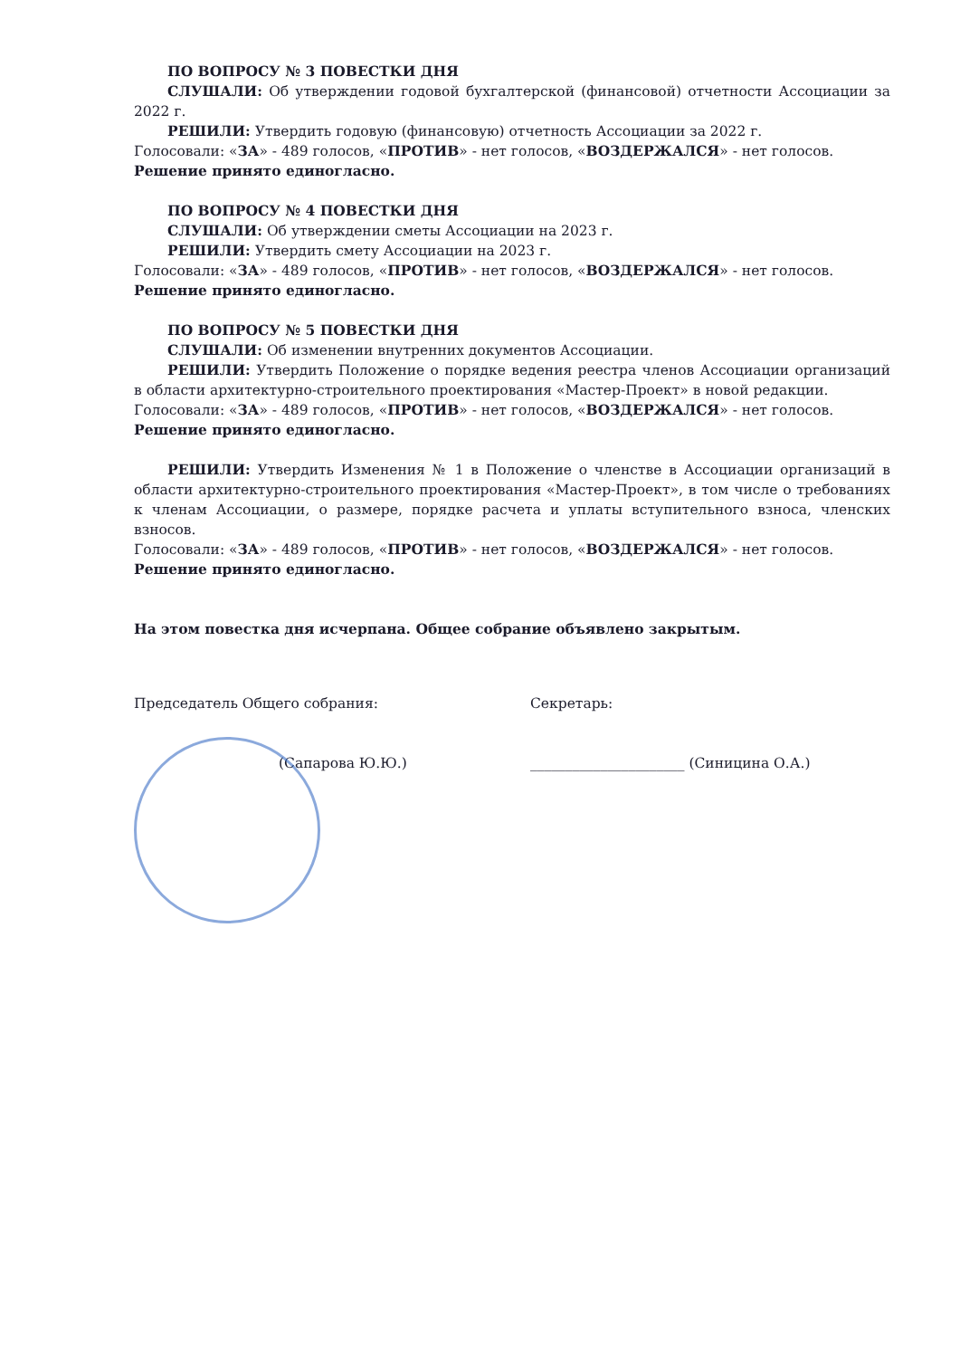ПО ВОПРОСУ № 3 ПОВЕСТКИ ДНЯ
СЛУШАЛИ: Об утверждении годовой бухгалтерской (финансовой) отчетности Ассоциации за 2022 г.
РЕШИЛИ: Утвердить годовую (финансовую) отчетность Ассоциации за 2022 г.
Голосовали: «ЗА» - 489 голосов, «ПРОТИВ» - нет голосов, «ВОЗДЕРЖАЛСЯ» - нет голосов.
Решение принято единогласно.
ПО ВОПРОСУ № 4 ПОВЕСТКИ ДНЯ
СЛУШАЛИ: Об утверждении сметы Ассоциации на 2023 г.
РЕШИЛИ: Утвердить смету Ассоциации на 2023 г.
Голосовали: «ЗА» - 489 голосов, «ПРОТИВ» - нет голосов, «ВОЗДЕРЖАЛСЯ» - нет голосов.
Решение принято единогласно.
ПО ВОПРОСУ № 5 ПОВЕСТКИ ДНЯ
СЛУШАЛИ: Об изменении внутренних документов Ассоциации.
РЕШИЛИ: Утвердить Положение о порядке ведения реестра членов Ассоциации организаций в области архитектурно-строительного проектирования «Мастер-Проект» в новой редакции.
Голосовали: «ЗА» - 489 голосов, «ПРОТИВ» - нет голосов, «ВОЗДЕРЖАЛСЯ» - нет голосов.
Решение принято единогласно.
РЕШИЛИ: Утвердить Изменения № 1 в Положение о членстве в Ассоциации организаций в области архитектурно-строительного проектирования «Мастер-Проект», в том числе о требованиях к членам Ассоциации, о размере, порядке расчета и уплаты вступительного взноса, членских взносов.
Голосовали: «ЗА» - 489 голосов, «ПРОТИВ» - нет голосов, «ВОЗДЕРЖАЛСЯ» - нет голосов.
Решение принято единогласно.
На этом повестка дня исчерпана. Общее собрание объявлено закрытым.
Председатель Общего собрания:
(Сапарова Ю.Ю.)
Секретарь:
______________________ (Синицина О.А.)